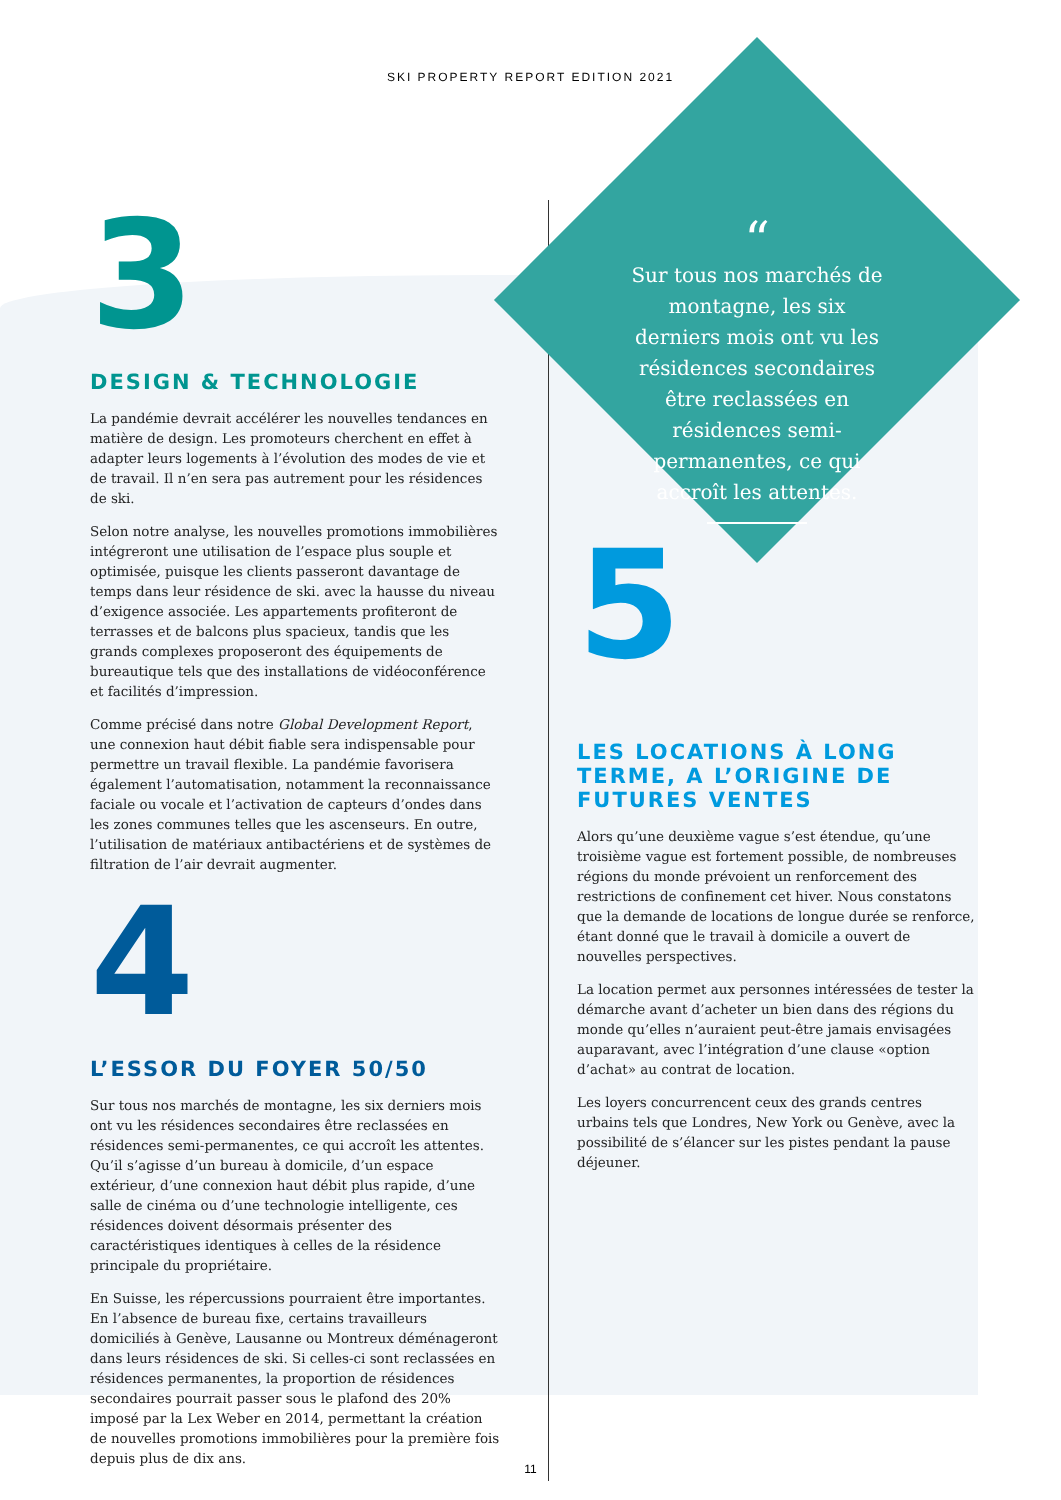SKI PROPERTY REPORT EDITION 2021
3
DESIGN & TECHNOLOGIE
La pandémie devrait accélérer les nouvelles tendances en matière de design. Les promoteurs cherchent en effet à adapter leurs logements à l’évolution des modes de vie et de travail. Il n’en sera pas autrement pour les résidences de ski.
Selon notre analyse, les nouvelles promotions immobilières intégreront une utilisation de l’espace plus souple et optimisée, puisque les clients passeront davantage de temps dans leur résidence de ski. avec la hausse du niveau d’exigence associée. Les appartements profiteront de terrasses et de balcons plus spacieux, tandis que les grands complexes proposeront des équipements de bureautique tels que des installations de vidéoconférence et facilités d’impression.
Comme précisé dans notre Global Development Report, une connexion haut débit fiable sera indispensable pour permettre un travail flexible. La pandémie favorisera également l’automatisation, notamment la reconnaissance faciale ou vocale et l’activation de capteurs d’ondes dans les zones communes telles que les ascenseurs. En outre, l’utilisation de matériaux antibactériens et de systèmes de filtration de l’air devrait augmenter.
4
L’ESSOR DU FOYER 50/50
Sur tous nos marchés de montagne, les six derniers mois ont vu les résidences secondaires être reclassées en résidences semi-permanentes, ce qui accroît les attentes. Qu’il s’agisse d’un bureau à domicile, d’un espace extérieur, d’une connexion haut débit plus rapide, d’une salle de cinéma ou d’une technologie intelligente, ces résidences doivent désormais présenter des caractéristiques identiques à celles de la résidence principale du propriétaire.
En Suisse, les répercussions pourraient être importantes. En l’absence de bureau fixe, certains travailleurs domiciliés à Genève, Lausanne ou Montreux déménageront dans leurs résidences de ski. Si celles-ci sont reclassées en résidences permanentes, la proportion de résidences secondaires pourrait passer sous le plafond des 20% imposé par la Lex Weber en 2014, permettant la création de nouvelles promotions immobilières pour la première fois depuis plus de dix ans.
“
Sur tous nos marchés de montagne, les six derniers mois ont vu les résidences secondaires être reclassées en résidences semi-permanentes, ce qui accroît les attentes.
5
LES LOCATIONS À LONG TERME, A L’ORIGINE DE FUTURES VENTES
Alors qu’une deuxième vague s’est étendue, qu’une troisième vague est fortement possible, de nombreuses régions du monde prévoient un renforcement des restrictions de confinement cet hiver. Nous constatons que la demande de locations de longue durée se renforce, étant donné que le travail à domicile a ouvert de nouvelles perspectives.
La location permet aux personnes intéressées de tester la démarche avant d’acheter un bien dans des régions du monde qu’elles n’auraient peut-être jamais envisagées auparavant, avec l’intégration d’une clause «option d’achat» au contrat de location.
Les loyers concurrencent ceux des grands centres urbains tels que Londres, New York ou Genève, avec la possibilité de s’élancer sur les pistes pendant la pause déjeuner.
11